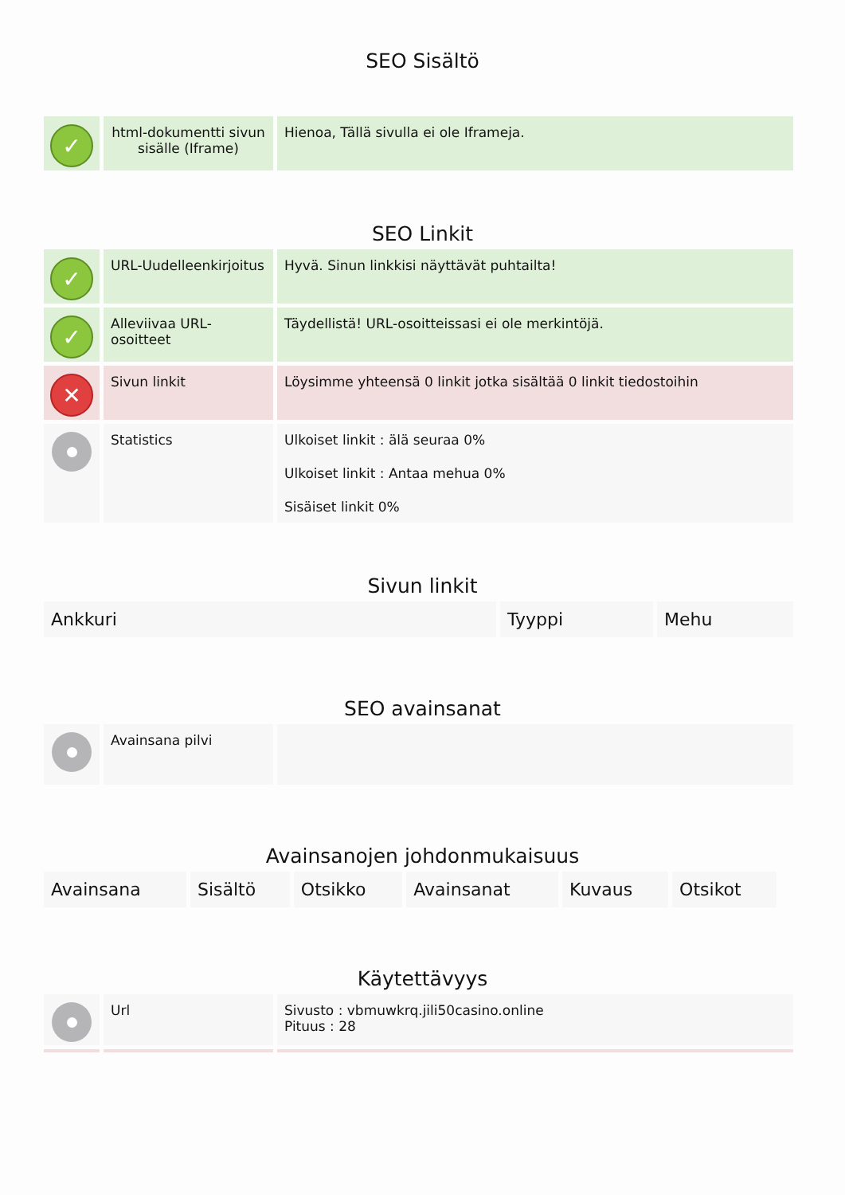SEO Sisältö
| ✓ | html-dokumentti sivun sisälle (Iframe) | Hienoa, Tällä sivulla ei ole Iframeja. |
SEO Linkit
| ✓ | URL-Uudelleenkirjoitus | Hyvä. Sinun linkkisi näyttävät puhtailta! |
| ✓ | Alleviivaa URL-osoitteet | Täydellistä! URL-osoitteissasi ei ole merkintöjä. |
| ✕ | Sivun linkit | Löysimme yhteensä 0 linkit jotka sisältää 0 linkit tiedostoihin |
| | Statistics | Ulkoiset linkit : älä seuraa 0% Ulkoiset linkit : Antaa mehua 0% Sisäiset linkit 0% |
Sivun linkit
| Ankkuri | Tyyppi | Mehu |
| --- | --- | --- |
SEO avainsanat
| | Avainsana pilvi | |
Avainsanojen johdonmukaisuus
| Avainsana | Sisältö | Otsikko | Avainsanat | Kuvaus | Otsikot |
| --- | --- | --- | --- | --- | --- |
Käytettävyys
| | Url | Sivusto : vbmuwkrq.jili50casino.online Pituus : 28 |